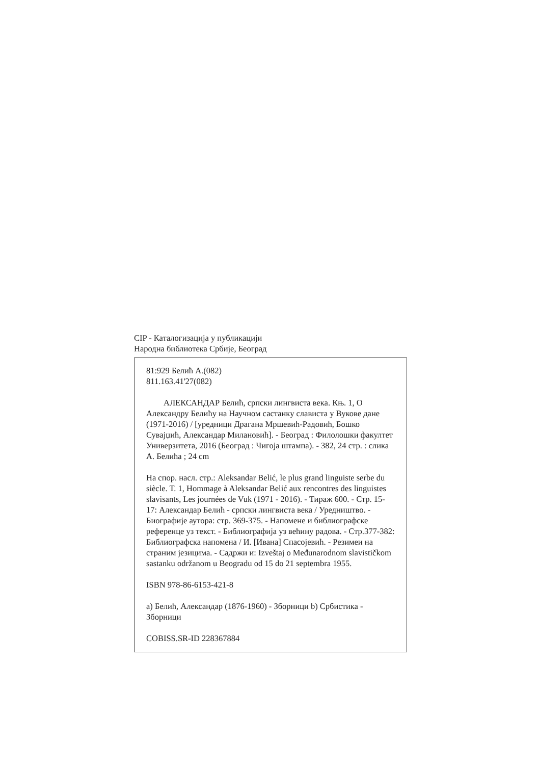CIP - Каталогизација у публикацији
Народна библиотека Србије, Београд
81:929 Белић А.(082)
811.163.41'27(082)
АЛЕКСАНДАР Белић, српски лингвиста века. Књ. 1, О Александру Белићу на Научном састанку слависта у Вукове дане (1971-2016) / [уредници Драгана Мршевић-Радовић, Бошко Сувајџић, Александар Милановић]. - Београд : Филолошки факултет Универзитета, 2016 (Београд : Чигоја штампа). - 382, 24 стр. : слика А. Белића ; 24 cm
На спор. насл. стр.: Aleksandar Belić, le plus grand linguiste serbe du siècle. T. 1, Hommage à Aleksandar Belić aux rencontres des linguistes slavisants, Les journées de Vuk (1971 - 2016). - Тираж 600. - Стр. 15-17: Александар Белић - српски лингвиста века / Уредништво. - Биографије аутора: стр. 369-375. - Напомене и библиографске референце уз текст. - Библиографија уз већину радова. - Стр.377-382: Библиографска напомена / И. [Ивана] Спасојевић. - Резимеи на страним језицима. - Садржи и: Izveštaj o Međunarodnom slavističkom sastanku održanom u Beogradu od 15 do 21 septembra 1955.
ISBN 978-86-6153-421-8
а) Белић, Александар (1876-1960) - Зборници b) Србистика - Зборници
COBISS.SR-ID 228367884